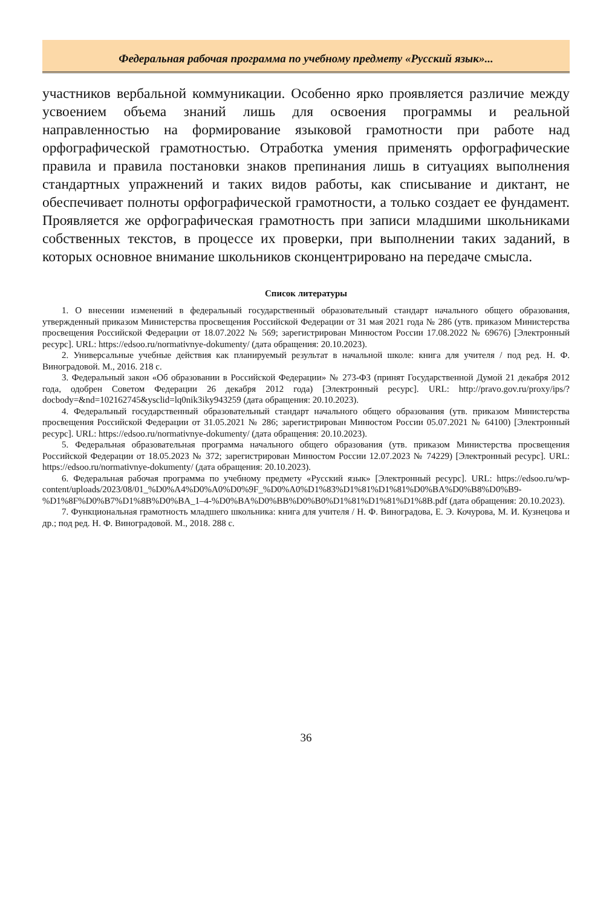Федеральная рабочая программа по учебному предмету «Русский язык»...
участников вербальной коммуникации. Особенно ярко проявляется различие между усвоением объема знаний лишь для освоения программы и реальной направленностью на формирование языковой грамотности при работе над орфографической грамотностью. Отработка умения применять орфографические правила и правила постановки знаков препинания лишь в ситуациях выполнения стандартных упражнений и таких видов работы, как списывание и диктант, не обеспечивает полноты орфографической грамотности, а только создает ее фундамент. Проявляется же орфографическая грамотность при записи младшими школьниками собственных текстов, в процессе их проверки, при выполнении таких заданий, в которых основное внимание школьников сконцентрировано на передаче смысла.
Список литературы
1. О внесении изменений в федеральный государственный образовательный стандарт начального общего образования, утвержденный приказом Министерства просвещения Российской Федерации от 31 мая 2021 года № 286 (утв. приказом Министерства просвещения Российской Федерации от 18.07.2022 № 569; зарегистрирован Минюстом России 17.08.2022 № 69676) [Электронный ресурс]. URL: https://edsoo.ru/normativnye-dokumenty/ (дата обращения: 20.10.2023).
2. Универсальные учебные действия как планируемый результат в начальной школе: книга для учителя / под ред. Н. Ф. Виноградовой. М., 2016. 218 с.
3. Федеральный закон «Об образовании в Российской Федерации» № 273-ФЗ (принят Государственной Думой 21 декабря 2012 года, одобрен Советом Федерации 26 декабря 2012 года) [Электронный ресурс]. URL: http://pravo.gov.ru/proxy/ips/?docbody=&nd=102162745&ysclid=lq0nik3iky943259 (дата обращения: 20.10.2023).
4. Федеральный государственный образовательный стандарт начального общего образования (утв. приказом Министерства просвещения Российской Федерации от 31.05.2021 № 286; зарегистрирован Минюстом России 05.07.2021 № 64100) [Электронный ресурс]. URL: https://edsoo.ru/normativnye-dokumenty/ (дата обращения: 20.10.2023).
5. Федеральная образовательная программа начального общего образования (утв. приказом Министерства просвещения Российской Федерации от 18.05.2023 № 372; зарегистрирован Минюстом России 12.07.2023 № 74229) [Электронный ресурс]. URL: https://edsoo.ru/normativnye-dokumenty/ (дата обращения: 20.10.2023).
6. Федеральная рабочая программа по учебному предмету «Русский язык» [Электронный ресурс]. URL: https://edsoo.ru/wp-content/uploads/2023/08/01_%D0%A4%D0%A0%D0%9F_%D0%A0%D1%83%D1%81%D1%81%D0%BA%D0%B8%D0%B9-%D1%8F%D0%B7%D1%8B%D0%BA_1–4-%D0%BA%D0%BB%D0%B0%D1%81%D1%81%D1%8B.pdf (дата обращения: 20.10.2023).
7. Функциональная грамотность младшего школьника: книга для учителя / Н. Ф. Виноградова, Е. Э. Кочурова, М. И. Кузнецова и др.; под ред. Н. Ф. Виноградовой. М., 2018. 288 с.
36